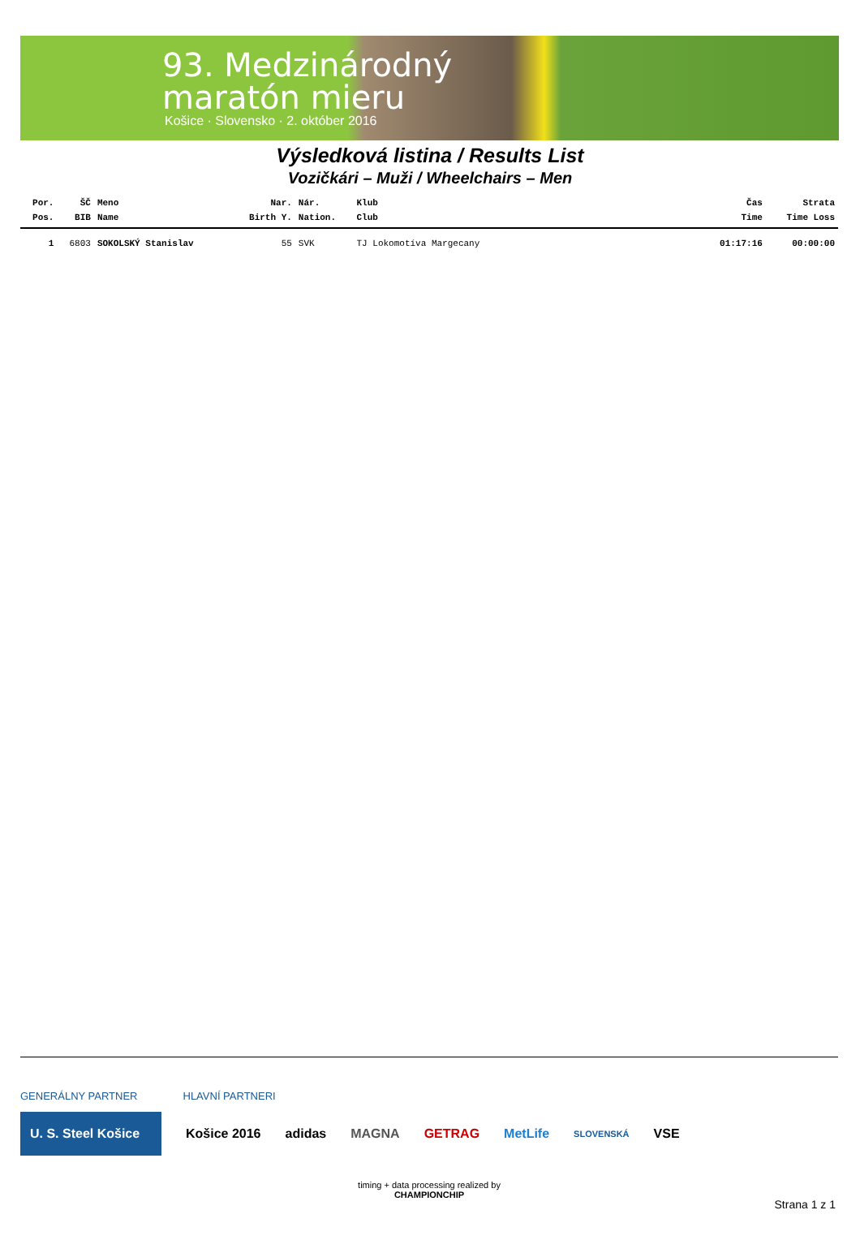93. Medzinárodný
maratón mieru
Košice · Slovensko · 2. október 2016
Výsledková listina / Results List
Vozičkári – Muži / Wheelchairs – Men
| Por. | ŠČ | Meno | Nar. | Nár. | Klub | Čas | Strata |
| --- | --- | --- | --- | --- | --- | --- | --- |
| Pos. | BIB | Name | Birth Y. | Nation. | Club | Time | Time Loss |
| 1 | 6803 | SOKOLSKÝ Stanislav | 55 | SVK | TJ Lokomotíva Margecany | 01:17:16 | 00:00:00 |
GENERÁLNY PARTNER HLAVNÍ PARTNERI
U. S. Steel Košice Košice 2016 adidas MAGNA GETRAG MetLife SLOVENSKÁ VSE
timing + data processing realized by
CHAMPIONCHIP
Strana 1 z 1